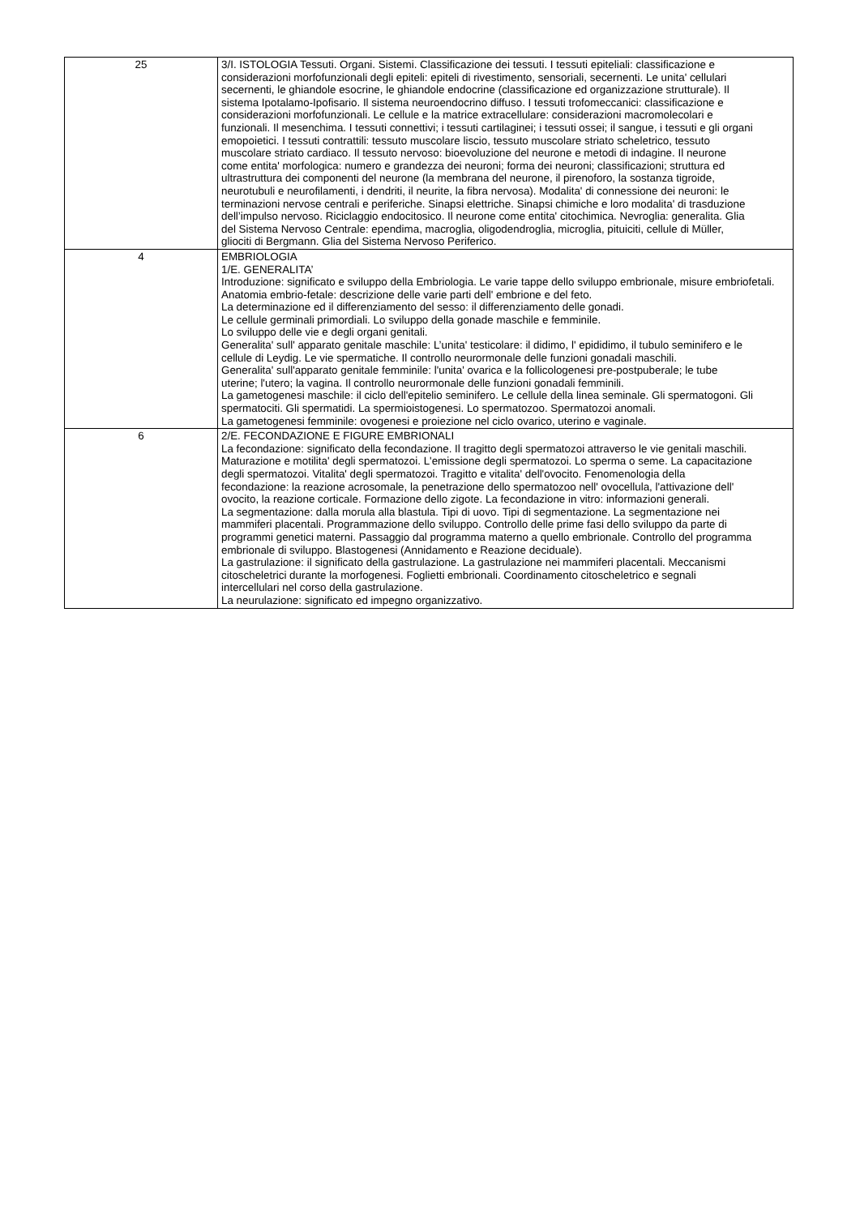| 25 | 3/I. ISTOLOGIA Tessuti. Organi. Sistemi. Classificazione dei tessuti. I tessuti epiteliali: classificazione e considerazioni morfofunzionali degli epiteli: epiteli di rivestimento, sensoriali, secernenti. Le unita' cellulari secernenti, le ghiandole esocrine, le ghiandole endocrine (classificazione ed organizzazione strutturale). Il sistema Ipotalamo-Ipofisario. Il sistema neuroendocrino diffuso. I tessuti trofomeccanici: classificazione e considerazioni morfofunzionali. Le cellule e la matrice extracellulare: considerazioni macromolecolari e funzionali. Il mesenchima. I tessuti connettivi; i tessuti cartilaginei; i tessuti ossei; il sangue, i tessuti e gli organi emopoietici. I tessuti contrattili: tessuto muscolare liscio, tessuto muscolare striato scheletrico, tessuto muscolare striato cardiaco. Il tessuto nervoso: bioevoluzione del neurone e metodi di indagine. Il neurone come entita' morfologica: numero e grandezza dei neuroni; forma dei neuroni; classificazioni; struttura ed ultrastruttura dei componenti del neurone (la membrana del neurone, il pirenoforo, la sostanza tigroide, neurotubuli e neurofilamenti, i dendriti, il neurite, la fibra nervosa). Modalita' di connessione dei neuroni: le terminazioni nervose centrali e periferiche. Sinapsi elettriche. Sinapsi chimiche e loro modalita' di trasduzione dell’impulso nervoso. Riciclaggio endocitosico. Il neurone come entita' citochimica. Nevroglia: generalita. Glia del Sistema Nervoso Centrale: ependima, macroglia, oligodendroglia, microglia, pituiciti, cellule di Müller, gliociti di Bergmann. Glia del Sistema Nervoso Periferico. |
| 4 | EMBRIOLOGIA 1/E. GENERALITA’ Introduzione: significato e sviluppo della Embriologia. Le varie tappe dello sviluppo embrionale, misure embriofetali. Anatomia embrio-fetale: descrizione delle varie parti dell' embrione e del feto. La determinazione ed il differenziamento del sesso: il differenziamento delle gonadi. Le cellule germinali primordiali. Lo sviluppo della gonade maschile e femminile. Lo sviluppo delle vie e degli organi genitali. Generalita' sull' apparato genitale maschile: L’unita' testicolare: il didimo, l' epididimo, il tubulo seminifero e le cellule di Leydig. Le vie spermatiche. Il controllo neurormonale delle funzioni gonadali maschili. Generalita' sull'apparato genitale femminile: l'unita' ovarica e la follicologenesi pre-postpuberale; le tube uterine; l'utero; la vagina. Il controllo neurormonale delle funzioni gonadali femminili. La gametogenesi maschile: il ciclo dell'epitelio seminifero. Le cellule della linea seminale. Gli spermatogoni. Gli spermatociti. Gli spermatidi. La spermioistogenesi. Lo spermatozoo. Spermatozoi anomali. La gametogenesi femminile: ovogenesi e proiezione nel ciclo ovarico, uterino e vaginale. |
| 6 | 2/E. FECONDAZIONE E FIGURE EMBRIONALI La fecondazione: significato della fecondazione. Il tragitto degli spermatozoi attraverso le vie genitali maschili. Maturazione e motilita' degli spermatozoi. L'emissione degli spermatozoi. Lo sperma o seme. La capacitazione degli spermatozoi. Vitalita' degli spermatozoi. Tragitto e vitalita' dell'ovocito. Fenomenologia della fecondazione: la reazione acrosomale, la penetrazione dello spermatozoo nell' ovocellula, l'attivazione dell' ovocito, la reazione corticale. Formazione dello zigote. La fecondazione in vitro: informazioni generali. La segmentazione: dalla morula alla blastula. Tipi di uovo. Tipi di segmentazione. La segmentazione nei mammiferi placentali. Programmazione dello sviluppo. Controllo delle prime fasi dello sviluppo da parte di programmi genetici materni. Passaggio dal programma materno a quello embrionale. Controllo del programma embrionale di sviluppo. Blastogenesi (Annidamento e Reazione deciduale). La gastrulazione: il significato della gastrulazione. La gastrulazione nei mammiferi placentali. Meccanismi citoscheletrici durante la morfogenesi. Foglietti embrionali. Coordinamento citoscheletrico e segnali intercellulari nel corso della gastrulazione. La neurulazione: significato ed impegno organizzativo. |